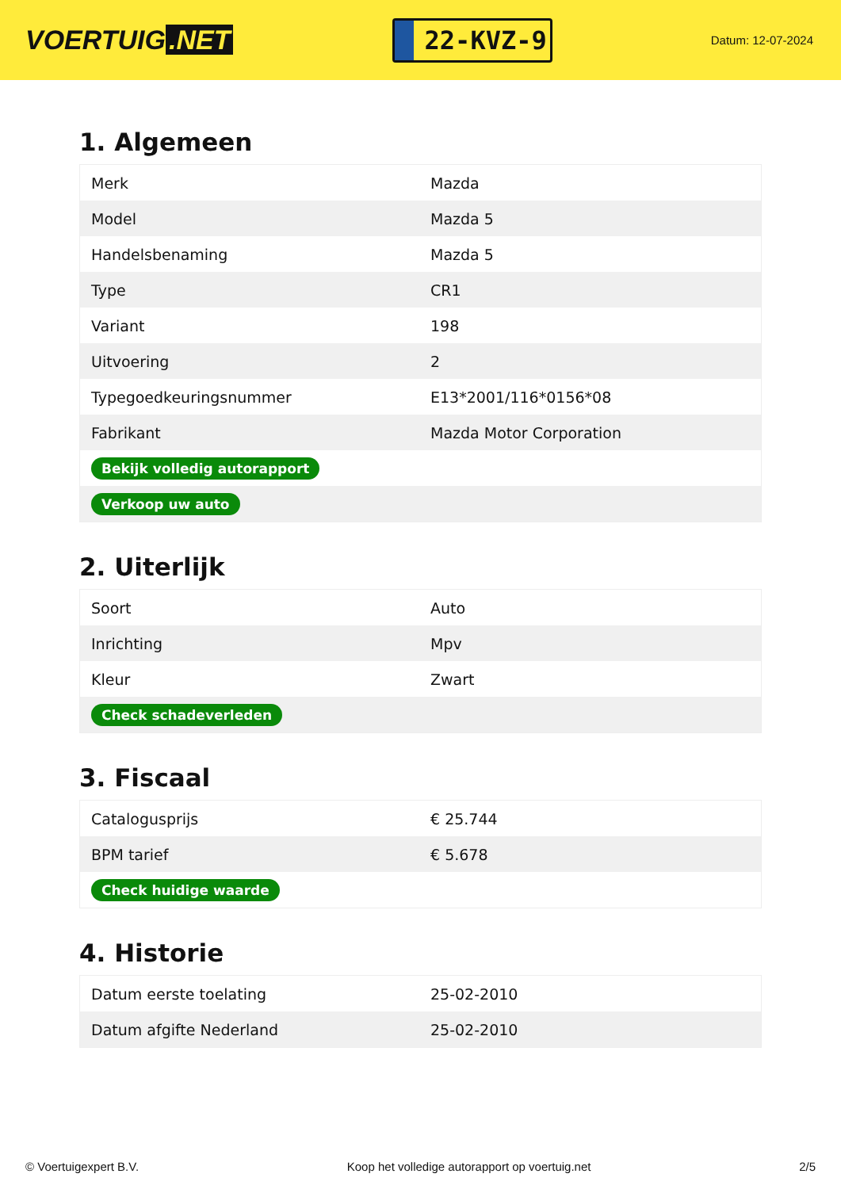VOERTUIG.NET
22-KVZ-9
Datum: 12-07-2024
1. Algemeen
| Merk | Mazda |
| Model | Mazda 5 |
| Handelsbenaming | Mazda 5 |
| Type | CR1 |
| Variant | 198 |
| Uitvoering | 2 |
| Typegoedkeuringsnummer | E13*2001/116*0156*08 |
| Fabrikant | Mazda Motor Corporation |
| Bekijk volledig autorapport | |
| Verkoop uw auto | |
2. Uiterlijk
| Soort | Auto |
| Inrichting | Mpv |
| Kleur | Zwart |
| Check schadeverleden | |
3. Fiscaal
| Catalogusprijs | € 25.744 |
| BPM tarief | € 5.678 |
| Check huidige waarde | |
4. Historie
| Datum eerste toelating | 25-02-2010 |
| Datum afgifte Nederland | 25-02-2010 |
© Voertuigexpert B.V. Koop het volledige autorapport op voertuig.net 2/5